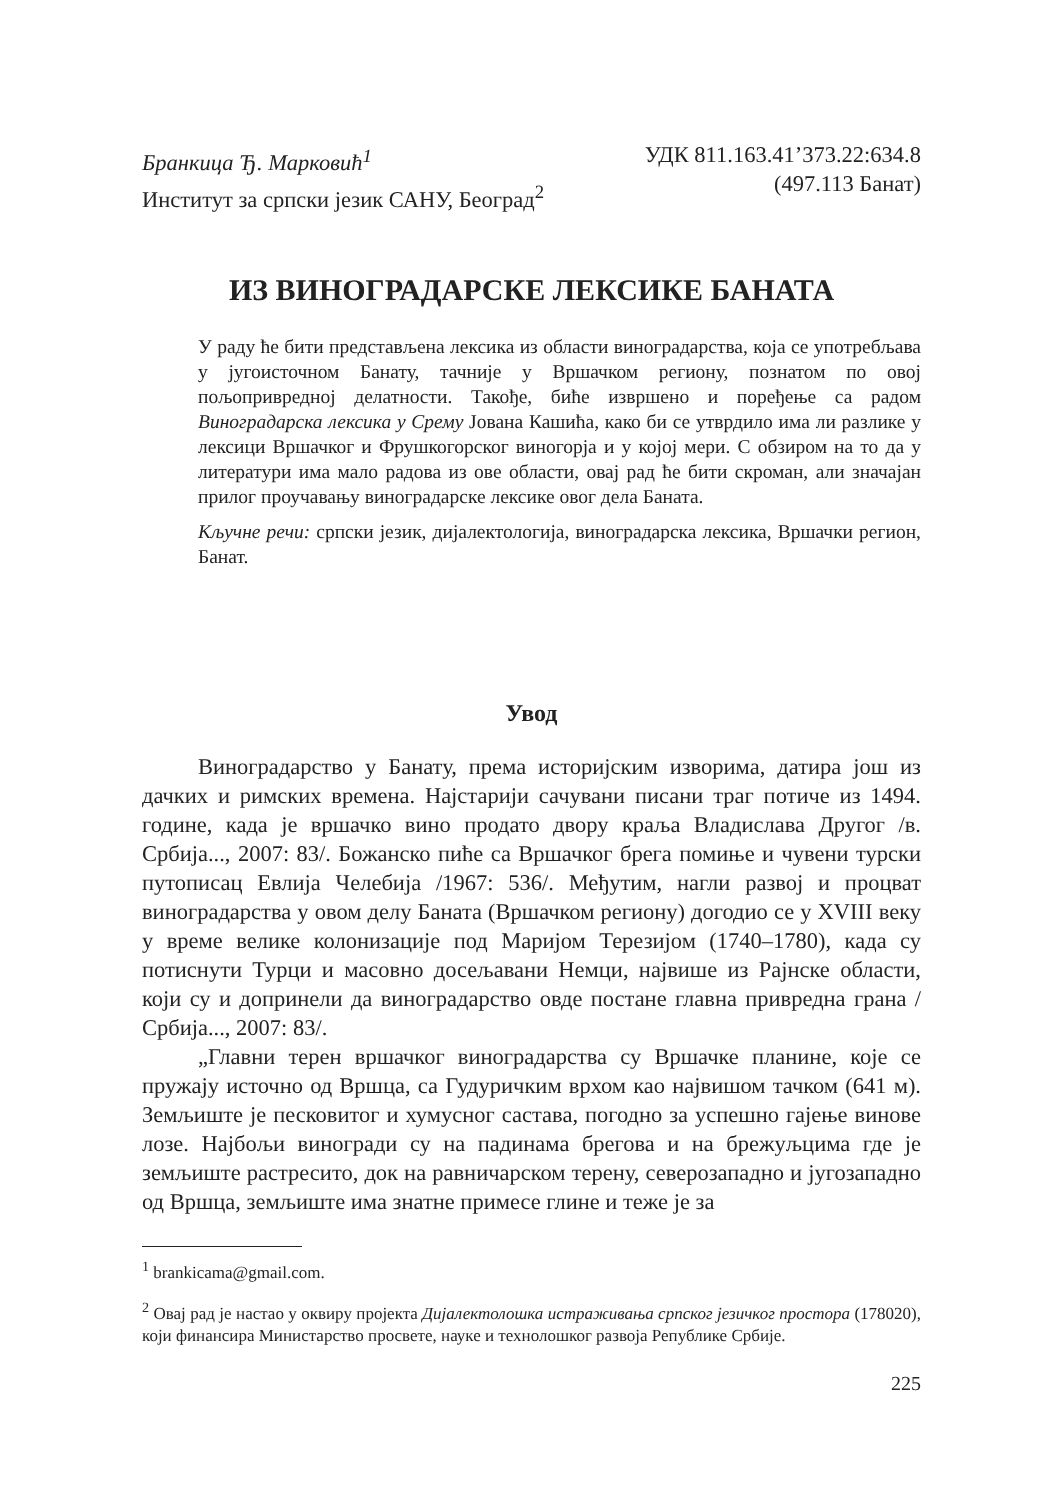Бранкица Ђ. Марковић<sup>1</sup>
Институт за српски језик САНУ, Београд<sup>2</sup>
УДК 811.163.41’373.22:634.8
(497.113 Банат)
ИЗ ВИНОГРАДАРСКЕ ЛЕКСИКЕ БАНАТА
У раду ће бити представљена лексика из области виноградарства, која се употребљава у југоисточном Банату, тачније у Вршачком региону, познатом по овој пољопривредној делатности. Такође, биће извршено и поређење са радом Виноградарска лексика у Срему Јована Кашића, како би се утврдило има ли разлике у лексици Вршачког и Фрушкогорског виногорја и у којој мери. С обзиром на то да у литератури има мало радова из ове области, овај рад ће бити скроман, али значајан прилог проучавању виноградарске лексике овог дела Баната.
Кључне речи: српски језик, дијалектологија, виноградарска лексика, Вршачки регион, Банат.
Увод
Виноградарство у Банату, према историјским изворима, датира још из дачких и римских времена. Најстарији сачувани писани траг потиче из 1494. године, када је вршачко вино продато двору краља Владислава Другог /в. Србија..., 2007: 83/. Божанско пиће са Вршачког брега помиње и чувени турски путописац Евлија Челебија /1967: 536/. Међутим, нагли развој и процват виноградарства у овом делу Баната (Вршачком региону) догодио се у XVIII веку у време велике колонизације под Маријом Терезијом (1740–1780), када су потиснути Турци и масовно досељавани Немци, највише из Рајнске области, који су и допринели да виноградарство овде постане главна привредна грана /Србија..., 2007: 83/.
„Главни терен вршачког виноградарства су Вршачке планине, које се пружају источно од Вршца, са Гудуричким врхом као највишом тачком (641 м). Земљиште је песковитог и хумусног састава, погодно за успешно гајење винове лозе. Најбољи виногради су на падинама брегова и на брежуљцима где је земљиште растресито, док на равничарском терену, северозападно и југозападно од Вршца, земљиште има знатне примесе глине и теже је за
<sup>1</sup> brankicama@gmail.com.
<sup>2</sup> Овај рад је настао у оквиру пројекта Дијалектолошка истраживања српског језичког простора (178020), који финансира Министарство просвете, науке и технолошког развоја Републике Србије.
225